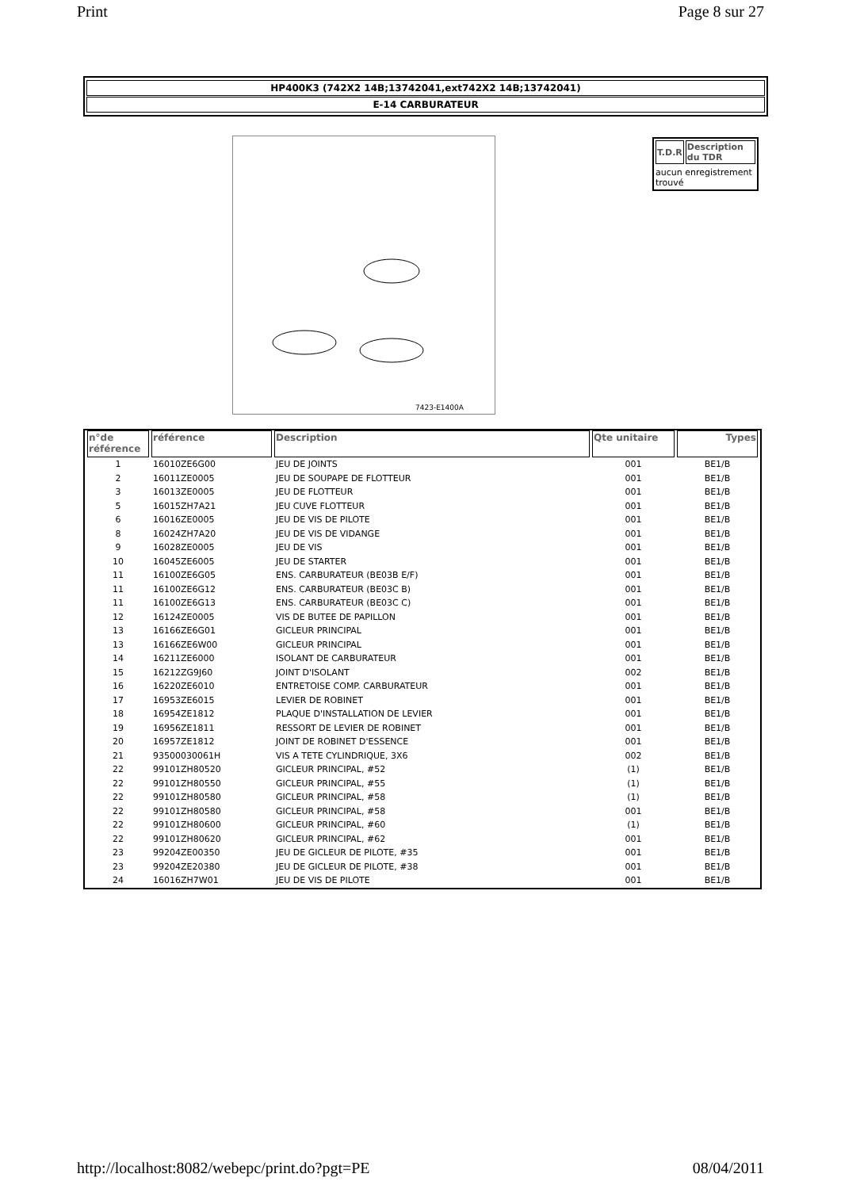Print Page 8 sur 27
HP400K3 (742X2 14B;13742041,ext742X2 14B;13742041)
E-14 CARBURATEUR
7423-E1400A
| T.D.R | Description du TDR |
| --- | --- |
aucun enregistrement trouvé
| n°de référence | référence | Description | Qte unitaire | Types |
| --- | --- | --- | --- | --- |
| 1 | 16010ZE6G00 | JEU DE JOINTS | 001 | BE1/B |
| 2 | 16011ZE0005 | JEU DE SOUPAPE DE FLOTTEUR | 001 | BE1/B |
| 3 | 16013ZE0005 | JEU DE FLOTTEUR | 001 | BE1/B |
| 5 | 16015ZH7A21 | JEU CUVE FLOTTEUR | 001 | BE1/B |
| 6 | 16016ZE0005 | JEU DE VIS DE PILOTE | 001 | BE1/B |
| 8 | 16024ZH7A20 | JEU DE VIS DE VIDANGE | 001 | BE1/B |
| 9 | 16028ZE0005 | JEU DE VIS | 001 | BE1/B |
| 10 | 16045ZE6005 | JEU DE STARTER | 001 | BE1/B |
| 11 | 16100ZE6G05 | ENS. CARBURATEUR (BE03B E/F) | 001 | BE1/B |
| 11 | 16100ZE6G12 | ENS. CARBURATEUR (BE03C B) | 001 | BE1/B |
| 11 | 16100ZE6G13 | ENS. CARBURATEUR (BE03C C) | 001 | BE1/B |
| 12 | 16124ZE0005 | VIS DE BUTEE DE PAPILLON | 001 | BE1/B |
| 13 | 16166ZE6G01 | GICLEUR PRINCIPAL | 001 | BE1/B |
| 13 | 16166ZE6W00 | GICLEUR PRINCIPAL | 001 | BE1/B |
| 14 | 16211ZE6000 | ISOLANT DE CARBURATEUR | 001 | BE1/B |
| 15 | 16212ZG9J60 | JOINT D'ISOLANT | 002 | BE1/B |
| 16 | 16220ZE6010 | ENTRETOISE COMP. CARBURATEUR | 001 | BE1/B |
| 17 | 16953ZE6015 | LEVIER DE ROBINET | 001 | BE1/B |
| 18 | 16954ZE1812 | PLAQUE D'INSTALLATION DE LEVIER | 001 | BE1/B |
| 19 | 16956ZE1811 | RESSORT DE LEVIER DE ROBINET | 001 | BE1/B |
| 20 | 16957ZE1812 | JOINT DE ROBINET D'ESSENCE | 001 | BE1/B |
| 21 | 93500030061H | VIS A TETE CYLINDRIQUE, 3X6 | 002 | BE1/B |
| 22 | 99101ZH80520 | GICLEUR PRINCIPAL, #52 | (1) | BE1/B |
| 22 | 99101ZH80550 | GICLEUR PRINCIPAL, #55 | (1) | BE1/B |
| 22 | 99101ZH80580 | GICLEUR PRINCIPAL, #58 | (1) | BE1/B |
| 22 | 99101ZH80580 | GICLEUR PRINCIPAL, #58 | 001 | BE1/B |
| 22 | 99101ZH80600 | GICLEUR PRINCIPAL, #60 | (1) | BE1/B |
| 22 | 99101ZH80620 | GICLEUR PRINCIPAL, #62 | 001 | BE1/B |
| 23 | 99204ZE00350 | JEU DE GICLEUR DE PILOTE, #35 | 001 | BE1/B |
| 23 | 99204ZE20380 | JEU DE GICLEUR DE PILOTE, #38 | 001 | BE1/B |
| 24 | 16016ZH7W01 | JEU DE VIS DE PILOTE | 001 | BE1/B |
http://localhost:8082/webepc/print.do?pgt=PE 08/04/2011